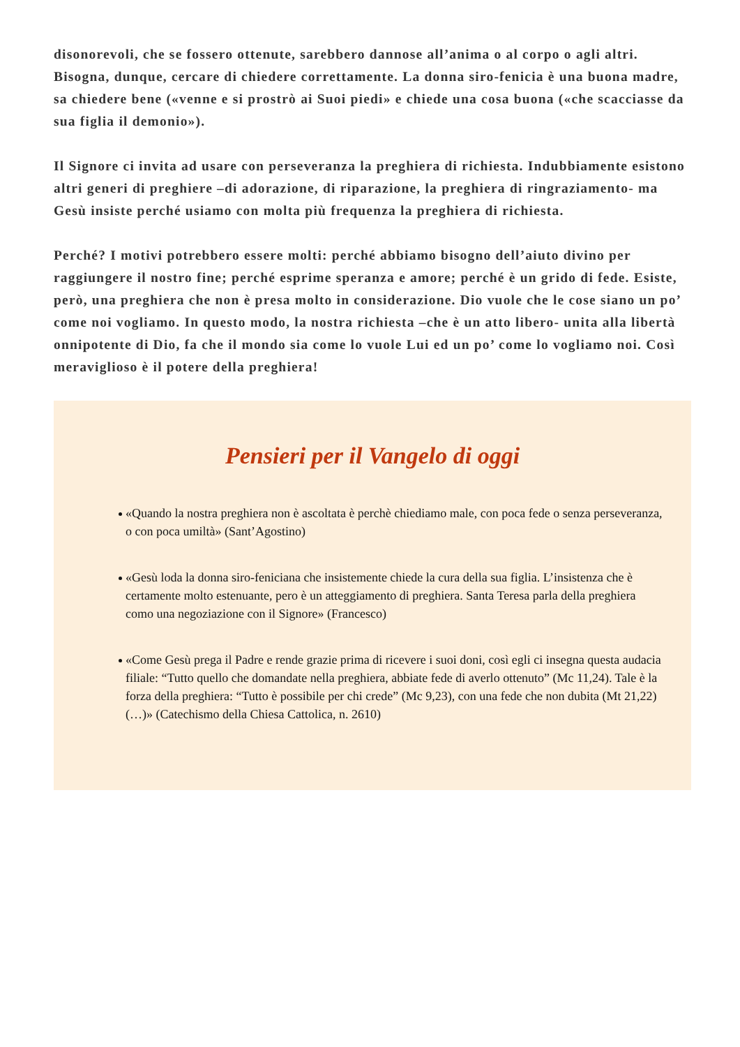disonorevoli, che se fossero ottenute, sarebbero dannose all’anima o al corpo o agli altri. Bisogna, dunque, cercare di chiedere correttamente. La donna siro-fenicia è una buona madre, sa chiedere bene («venne e si prostrò ai Suoi piedi» e chiede una cosa buona («che scacciasse da sua figlia il demonio»).
Il Signore ci invita ad usare con perseveranza la preghiera di richiesta. Indubbiamente esistono altri generi di preghiere –di adorazione, di riparazione, la preghiera di ringraziamento- ma Gesù insiste perché usiamo con molta più frequenza la preghiera di richiesta.
Perché? I motivi potrebbero essere molti: perché abbiamo bisogno dell’aiuto divino per raggiungere il nostro fine; perché esprime speranza e amore; perché è un grido di fede. Esiste, però, una preghiera che non è presa molto in considerazione. Dio vuole che le cose siano un po’ come noi vogliamo. In questo modo, la nostra richiesta –che è un atto libero- unita alla libertà onnipotente di Dio, fa che il mondo sia come lo vuole Lui ed un po’ come lo vogliamo noi. Così meraviglioso è il potere della preghiera!
Pensieri per il Vangelo di oggi
«Quando la nostra preghiera non è ascoltata è perchè chiediamo male, con poca fede o senza perseveranza, o con poca umiltà» (Sant’Agostino)
«Gesù loda la donna siro-feniciana che insistemente chiede la cura della sua figlia. L’insistenza che è certamente molto estenuante, pero è un atteggiamento di preghiera. Santa Teresa parla della preghiera como una negoziazione con il Signore» (Francesco)
«Come Gesù prega il Padre e rende grazie prima di ricevere i suoi doni, così egli ci insegna questa audacia filiale: “Tutto quello che domandate nella preghiera, abbiate fede di averlo ottenuto” (Mc 11,24). Tale è la forza della preghiera: “Tutto è possibile per chi crede” (Mc 9,23), con una fede che non dubita (Mt 21,22) (…)» (Catechismo della Chiesa Cattolica, n. 2610)